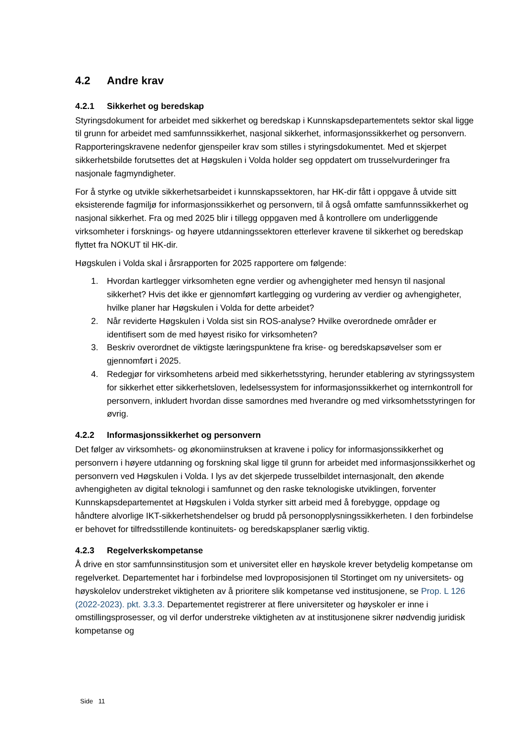4.2 Andre krav
4.2.1 Sikkerhet og beredskap
Styringsdokument for arbeidet med sikkerhet og beredskap i Kunnskapsdepartementets sektor skal ligge til grunn for arbeidet med samfunnssikkerhet, nasjonal sikkerhet, informasjonssikkerhet og personvern. Rapporteringskravene nedenfor gjenspeiler krav som stilles i styringsdokumentet. Med et skjerpet sikkerhetsbilde forutsettes det at Høgskulen i Volda holder seg oppdatert om trusselvurderinger fra nasjonale fagmyndigheter.
For å styrke og utvikle sikkerhetsarbeidet i kunnskapssektoren, har HK-dir fått i oppgave å utvide sitt eksisterende fagmiljø for informasjonssikkerhet og personvern, til å også omfatte samfunnssikkerhet og nasjonal sikkerhet. Fra og med 2025 blir i tillegg oppgaven med å kontrollere om underliggende virksomheter i forsknings- og høyere utdanningssektoren etterlever kravene til sikkerhet og beredskap flyttet fra NOKUT til HK-dir.
Høgskulen i Volda skal i årsrapporten for 2025 rapportere om følgende:
1. Hvordan kartlegger virksomheten egne verdier og avhengigheter med hensyn til nasjonal sikkerhet? Hvis det ikke er gjennomført kartlegging og vurdering av verdier og avhengigheter, hvilke planer har Høgskulen i Volda for dette arbeidet?
2. Når reviderte Høgskulen i Volda sist sin ROS-analyse? Hvilke overordnede områder er identifisert som de med høyest risiko for virksomheten?
3. Beskriv overordnet de viktigste læringspunktene fra krise- og beredskapsøvelser som er gjennomført i 2025.
4. Redegjør for virksomhetens arbeid med sikkerhetsstyring, herunder etablering av styringssystem for sikkerhet etter sikkerhetsloven, ledelsessystem for informasjonssikkerhet og internkontroll for personvern, inkludert hvordan disse samordnes med hverandre og med virksomhetsstyringen for øvrig.
4.2.2 Informasjonssikkerhet og personvern
Det følger av virksomhets- og økonomiinstruksen at kravene i policy for informasjonssikkerhet og personvern i høyere utdanning og forskning skal ligge til grunn for arbeidet med informasjonssikkerhet og personvern ved Høgskulen i Volda. I lys av det skjerpede trusselbildet internasjonalt, den økende avhengigheten av digital teknologi i samfunnet og den raske teknologiske utviklingen, forventer Kunnskapsdepartementet at Høgskulen i Volda styrker sitt arbeid med å forebygge, oppdage og håndtere alvorlige IKT-sikkerhetshendelser og brudd på personopplysningssikkerheten. I den forbindelse er behovet for tilfredsstillende kontinuitets- og beredskapsplaner særlig viktig.
4.2.3 Regelverkskompetanse
Å drive en stor samfunnsinstitusjon som et universitet eller en høyskole krever betydelig kompetanse om regelverket. Departementet har i forbindelse med lovproposisjonen til Stortinget om ny universitets- og høyskolelov understreket viktigheten av å prioritere slik kompetanse ved institusjonene, se Prop. L 126 (2022-2023). pkt. 3.3.3. Departementet registrerer at flere universiteter og høyskoler er inne i omstillingsprosesser, og vil derfor understreke viktigheten av at institusjonene sikrer nødvendig juridisk kompetanse og
Side 11